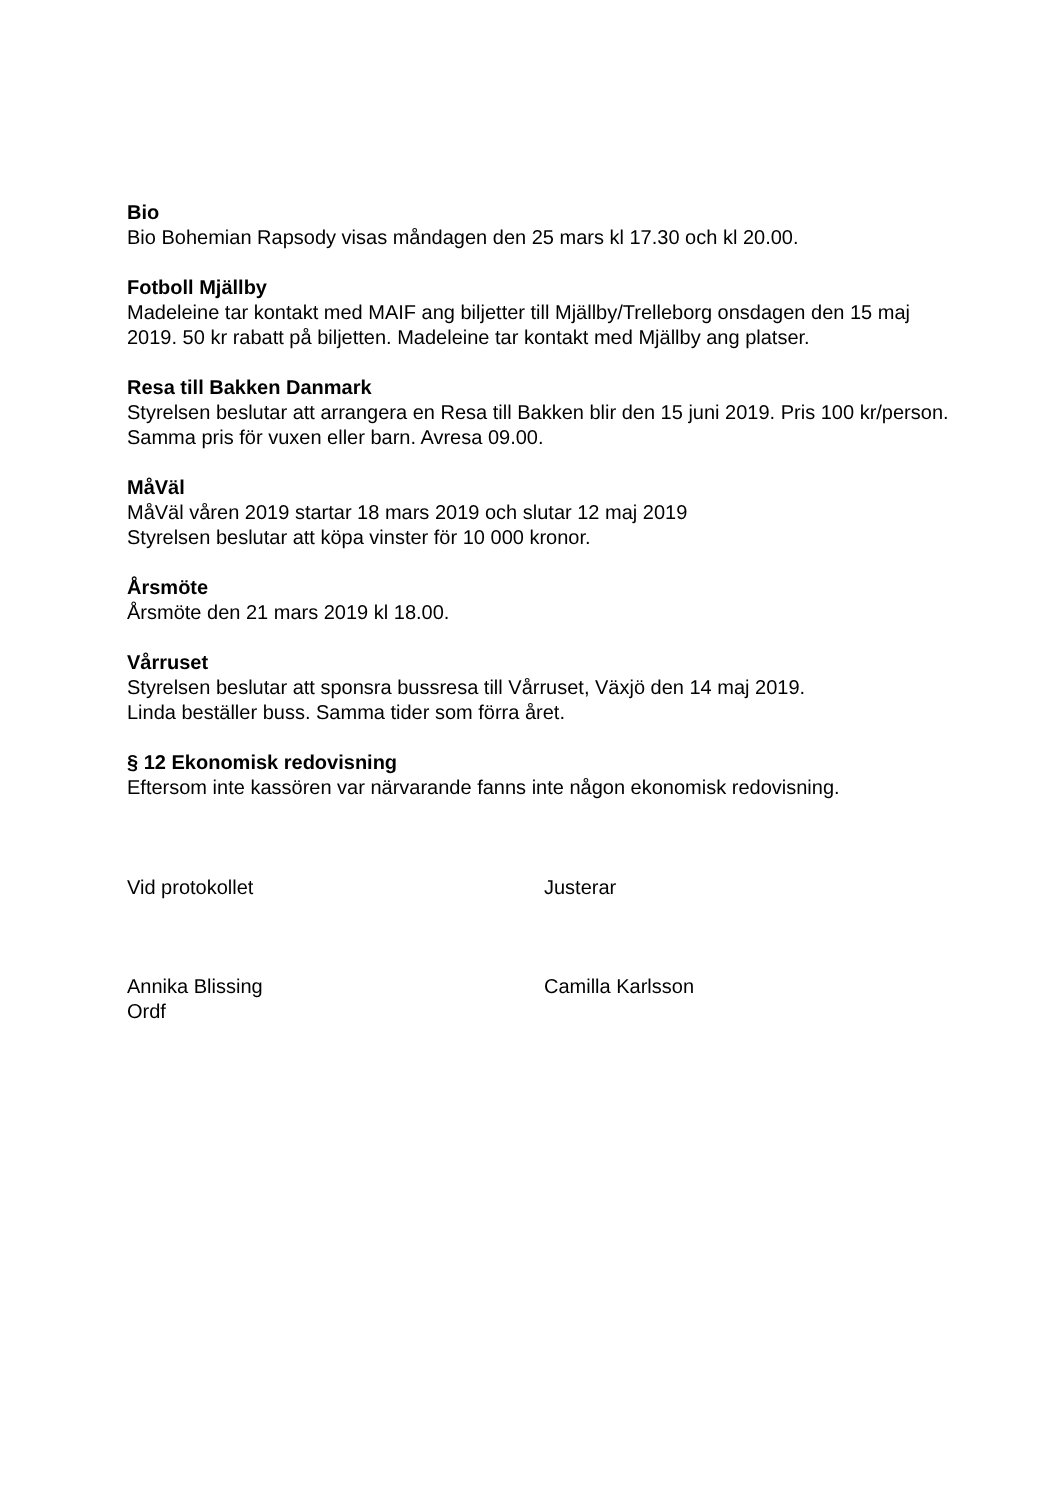Bio
Bio Bohemian Rapsody visas måndagen den 25 mars kl 17.30 och kl 20.00.
Fotboll Mjällby
Madeleine tar kontakt med MAIF ang biljetter till Mjällby/Trelleborg onsdagen den 15 maj 2019. 50 kr rabatt på biljetten. Madeleine tar kontakt med Mjällby ang platser.
Resa till Bakken Danmark
Styrelsen beslutar att arrangera en Resa till Bakken blir den 15 juni 2019. Pris 100 kr/person. Samma pris för vuxen eller barn. Avresa 09.00.
MåVäl
MåVäl våren 2019 startar 18 mars 2019 och slutar 12 maj 2019
Styrelsen beslutar att köpa vinster för 10 000 kronor.
Årsmöte
Årsmöte den 21 mars 2019 kl 18.00.
Vårruset
Styrelsen beslutar att sponsra bussresa till Vårruset, Växjö den 14 maj 2019.
Linda beställer buss. Samma tider som förra året.
§ 12 Ekonomisk redovisning
Eftersom inte kassören var närvarande fanns inte någon ekonomisk redovisning.
Vid protokollet Justerar
Annika Blissing
Ordf
Camilla Karlsson